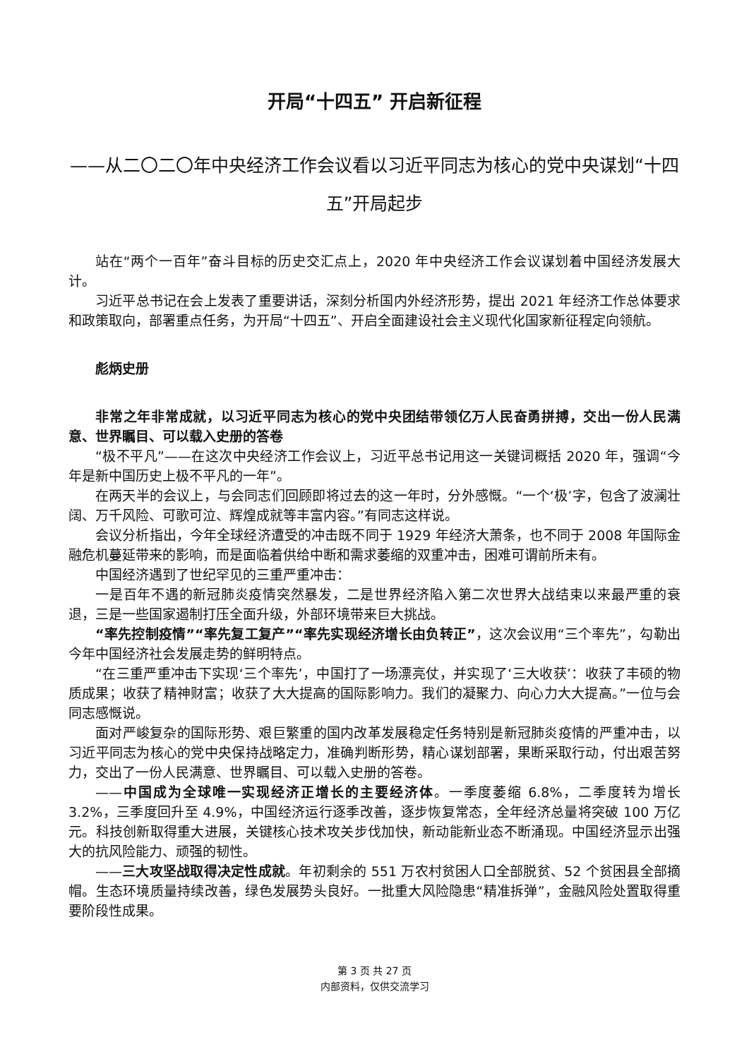开局“十四五” 开启新征程
——从二〇二〇年中央经济工作会议看以习近平同志为核心的党中央谋划“十四五”开局起步
站在“两个一百年”奋斗目标的历史交汇点上，2020 年中央经济工作会议谋划着中国经济发展大计。
习近平总书记在会上发表了重要讲话，深刻分析国内外经济形势，提出 2021 年经济工作总体要求和政策取向，部署重点任务，为开局“十四五”、开启全面建设社会主义现代化国家新征程定向领航。
彪炳史册
非常之年非常成就，以习近平同志为核心的党中央团结带领亿万人民奋勇拼搏，交出一份人民满意、世界瞩目、可以载入史册的答卷
“极不平凡”——在这次中央经济工作会议上，习近平总书记用这一关键词概括 2020 年，强调“今年是新中国历史上极不平凡的一年”。
在两天半的会议上，与会同志们回顾即将过去的这一年时，分外感慨。“一个‘极’字，包含了波澜壮阔、万千风险、可歌可泣、辉煌成就等丰富内容。”有同志这样说。
会议分析指出，今年全球经济遭受的冲击既不同于 1929 年经济大萧条，也不同于 2008 年国际金融危机蔓延带来的影响，而是面临着供给中断和需求萎缩的双重冲击，困难可谓前所未有。
中国经济遇到了世纪罕见的三重严重冲击：
一是百年不遇的新冠肺炎疫情突然暴发，二是世界经济陷入第二次世界大战结束以来最严重的衰退，三是一些国家遏制打压全面升级，外部环境带来巨大挑战。
“率先控制疫情”“率先复工复产”“率先实现经济增长由负转正”，这次会议用“三个率先”，勾勒出今年中国经济社会发展走势的鲜明特点。
“在三重严重冲击下实现‘三个率先’，中国打了一场漂亮仗，并实现了‘三大收获’：收获了丰硕的物质成果；收获了精神财富；收获了大大提高的国际影响力。我们的凝聚力、向心力大大提高。”一位与会同志感慨说。
面对严峻复杂的国际形势、艰巨繁重的国内改革发展稳定任务特别是新冠肺炎疫情的严重冲击，以习近平同志为核心的党中央保持战略定力，准确判断形势，精心谋划部署，果断采取行动，付出艰苦努力，交出了一份人民满意、世界瞩目、可以载入史册的答卷。
——中国成为全球唯一实现经济正增长的主要经济体。一季度萎缩 6.8%，二季度转为增长 3.2%，三季度回升至 4.9%，中国经济运行逐季改善，逐步恢复常态，全年经济总量将突破 100 万亿元。科技创新取得重大进展，关键核心技术攻关步伐加快，新动能新业态不断涌现。中国经济显示出强大的抗风险能力、顽强的韧性。
——三大攻坚战取得决定性成就。年初剩余的 551 万农村贫困人口全部脱贫、52 个贫困县全部摘帽。生态环境质量持续改善，绿色发展势头良好。一批重大风险隐患“精准拆弹”，金融风险处置取得重要阶段性成果。
第 3 页 共 27 页
内部资料，仅供交流学习